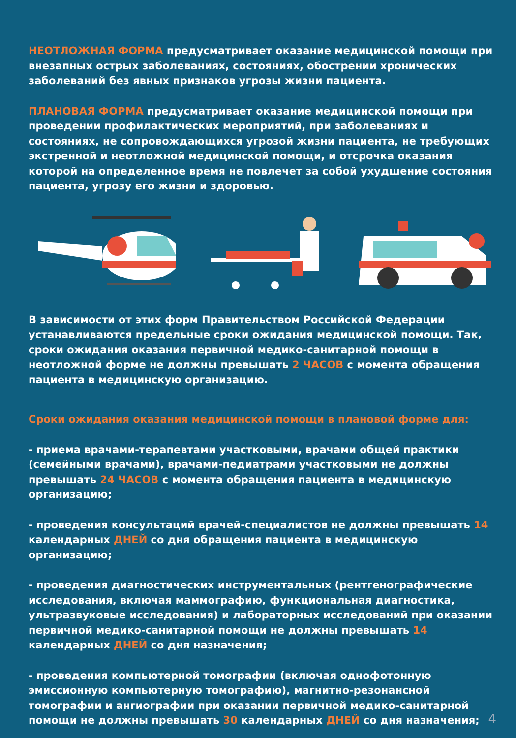НЕОТЛОЖНАЯ ФОРМА предусматривает оказание медицинской помощи при внезапных острых заболеваниях, состояниях, обострении хронических заболеваний без явных признаков угрозы жизни пациента.
ПЛАНОВАЯ ФОРМА предусматривает оказание медицинской помощи при проведении профилактических мероприятий, при заболеваниях и состояниях, не сопровождающихся угрозой жизни пациента, не требующих экстренной и неотложной медицинской помощи, и отсрочка оказания которой на определенное время не повлечет за собой ухудшение состояния пациента, угрозу его жизни и здоровью.
В зависимости от этих форм Правительством Российской Федерации устанавливаются предельные сроки ожидания медицинской помощи. Так, сроки ожидания оказания первичной медико-санитарной помощи в неотложной форме не должны превышать 2 ЧАСОВ с момента обращения пациента в медицинскую организацию.
Сроки ожидания оказания медицинской помощи в плановой форме для:
- приема врачами-терапевтами участковыми, врачами общей практики (семейными врачами), врачами-педиатрами участковыми не должны превышать 24 ЧАСОВ с момента обращения пациента в медицинскую организацию;
- проведения консультаций врачей-специалистов не должны превышать 14 календарных ДНЕЙ со дня обращения пациента в медицинскую организацию;
- проведения диагностических инструментальных (рентгенографические исследования, включая маммографию, функциональная диагностика, ультразвуковые исследования) и лабораторных исследований при оказании первичной медико-санитарной помощи не должны превышать 14 календарных ДНЕЙ со дня назначения;
- проведения компьютерной томографии (включая однофотонную эмиссионную компьютерную томографию), магнитно-резонансной томографии и ангиографии при оказании первичной медико-санитарной помощи не должны превышать 30 календарных ДНЕЙ со дня назначения;
4